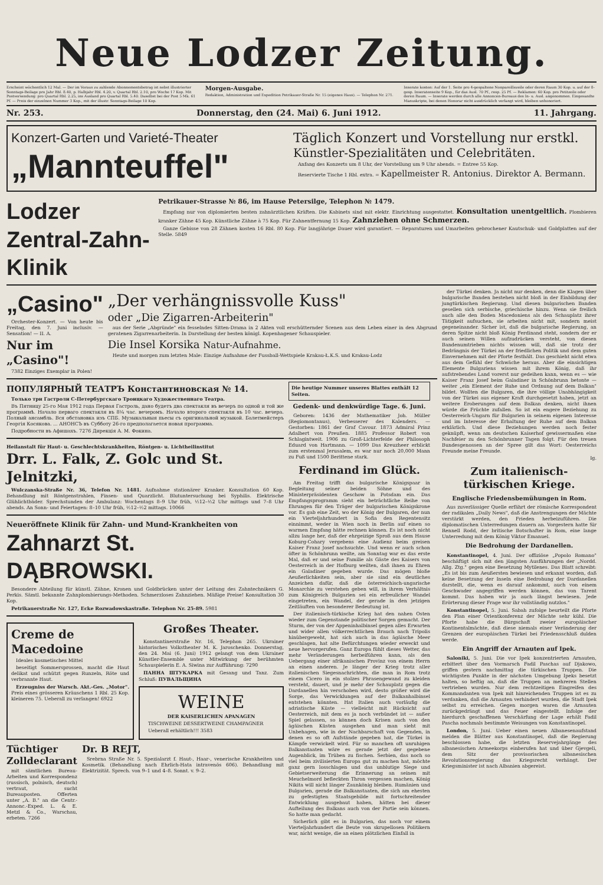Neue Lodzer Zeitung.
Erscheint wöchentlich 12 Mal. — Der im Voraus zu zahlende Abonnementsbetrag ist nebst illustrierter Sonntags-Beilage pro Jahr Rbl. 8.40, p. Halbjahr Rbl. 4.20, v. Quartal Rbl. 2.10, pro Woche 17 Kop. Mit Postversendung: pro Quartal Rbl. 2.25, ins Ausland pro Quartal Rbl. 5.40. Daselbst bei der Post 5 Mk. 61 Pf. — Preis der einzelnen Nummer 3 Kop., mit der illustr. Sonntags-Beilage 10 Kop.
Morgen-Ausgabe.
Redaktion, Administration und Expedition Petrikauer-Straße Nr. 15 (eigenes Haus). — Telephon Nr. 271.
Inserate kosten: Auf der 1. Seite pro 4-gespaltene Nonpareillezeile oder deren Raum 30 Kop. u. auf der 8-gesp. Inseratenseite 9 Kop., für das Ausl. 70 Pf., resp. 25 Pf. — Reklamen: 60 Kop. pro Petitzeile oder deren Raum. — Inserate werden durch alle Annoncen-Bureaus des In- u. Ausl. angenommen. Eingesandte Manuskripte, bei denen Honorar nicht ausdrücklich verlangt wird, bleiben unhonoriert.
Nr. 253. Donnerstag, den (24. Mai) 6. Juni 1912. 11. Jahrgang.
Konzert-Garten und Varieté-Theater
„Mannteuffel"
Täglich Konzert und Vorstellung nur erstkl.
Künstler-Spezialitäten und Celebritäten.
Anfang des Konzerts um 8 Uhr, der Vorstellung um 9 Uhr abends. = Entree 55 Kop.
Reservierte Tische 1 Rbl. extra. = Kapellmeister R. Antonius. Direktor A. Bermann.
Lodzer Zentral-Zahn-Klinik
Petrikauer-Strasse № 86, im Hause Petersilge, Telephon № 1479.
Empfang nur von diplomierten besten zahnärztlichen Kräften. Die Kabinets sind mit elektr. Einrichtung ausgestattet. Konsultation unentgeltlich. Plombieren kranker Zähne 45 Kop. Künstliche Zähne à 75 Kop. Für Zahnentfernung 15 Kop. Zahnziehen ohne Schmerzen.
Ganze Gebisse von 28 Zähnen kosten 16 Rbl. 80 Kop. Für langjährige Dauer wird garantiert. — Reparaturen und Umarbeiten gebrochener Kautschuk- und Goldplatten auf der Stelle. 5849
„Casino"
Orchester-Konzert. — Von heute bis Freitag, den 7. Juni inclusiv. — Sensation! — II. A.
Nur im „Casino"!
7382 Einziges Exemplar in Polen!
„Der verhängnissvolle Kuss"
oder „Die Zigarren-Arbeiterin"
aus der Serie „Abgründe" ein fesselndes Sitten-Drama in 2 Akten voll erschütternder Scenen aus dem Leben einer in den Abgrund geratenen Zigarrenarbeiterin. In Darstellung der besten königl. Kopenhagener Schauspieler.
Die Insel Korsika Natur-Aufnahme.
Heute und morgen zum letzten Male: Einzige Aufnahme der Fussball-Wettspiele Krakau-Ł.K.S. und Krakau-Lodz
ПОПУЛЯРНЫЙ ТЕАТРЪ Константиновская № 14.
Только три Гастроли С-Петербургскаго Троицкаго Художественнаго Театра.
Въ Пятницу 25-го Мая 1912 года Первая Гастроль, дано будетъ два спектакля въ вечеръ по одной и той же программѣ. Начало перваго спектакля въ 8¼ час. вечеромъ. Начало второго спектакля въ 10 час. вечера. Полный ансамбль. Вся обстановка изъ СПБ. Музыкальныя пьесы съ оригинальной музыкой. Балетмейстеръ Георгія Косякова. ... АНОНСЪ въ Субботу 26-го предполагается новая программа.
Подробности въ Афишахъ. 7276 Дирекція А. М. Фокина.
Heilanstalt für Haut- u. Geschlechtskrankheiten, Röntgen- u. Lichtheilinstitut
Drr. L. Falk, Z. Golc und St. Jelnitzki,
Wulczanska-Straße Nr. 36, Telefon Nr. 1481. Aufnahme stationärer Kranker. Konsultation 60 Kop. Behandlung mit Röntgenstrahlen, Finsen- und Quarzlicht. Blutuntersuchung bei Syphilis. Elektrische Glühlichtbäder. Sprechstunden der Ambulanz: Wochentags 8–9 Uhr früh, ½12–½2 Uhr mittags und 7–8 Uhr abends. An Sonn- und Feiertagen: 8–10 Uhr früh, ½12–½2 mittags. 10066
Neueröffnete Klinik für Zahn- und Mund-Krankheiten von
Zahnarzt St. DĄBROWSKI.
Besondere Abteilung für künstl. Zähne, Kronen und Goldbrücken unter der Leitung des Zahntechnikers G. Perkis. Sämtl. bekannte Zahnplombierungs-Methoden. Schmerzloses Zahnziehen. Mäßige Preise! Konsultation 30 Kop.
Petrikauerstraße Nr. 127, Ecke Rozwadowskastraße. Telephon Nr. 25-89. 5981
Creme de Macedoine
Ideales kosmetisches Mittel
beseitigt Sommersprossen, macht die Haut delikat und schützt gegen Runzeln, Röte und verbrannte Haut.
Erzeugniss der Warsch. Akt.-Ges. „Motor". Preis eines grösseren Kräuschens 1 Rbl. 25 Kop. kleineren 75. Ueberall zu verlangen! 6922
Großes Theater.
Konstantinerstraße Nr. 16, Telephon 265. Ukrainer historisches Volkstheater M. K. Jaroschenko. Donnerstag, den 24. Mai (6. Juni) 1912 gelangt von dem Ukrainer Künstler-Ensemble unter Mitwirkung der berühmten Schauspielerin E. A. Siwina zur Aufführung: 7290
ПАННА ШТУКАРКА mit Gesang und Tanz. Zum Schluß: ПУВАЛЬЩИНА
WEINE
DER KAISERLICHEN APANAGEN
TISCHWEINE DESSERTWEINE CHAMPAGNER
Ueberall erhältlich!!! 3583
Tüchtiger Zolldeclarant
mit sämtlichen Bureau-Arbeiten und Korrespondenz (russisch, polnisch, deutsch) vertraut, sucht Bureauposten. Offerten unter „A. B." an die Centr.-Annonc.-Exped. L. & E. Metzl & Co., Warschau, erbeten. 7266
Dr. B REJT,
Srebrna Straße Nr. 5. Spezialarzt f. Haut-, Haar-, venerische Krankheiten und Kosmetik. (Behandlung nach Ehrlich-Hata intravenös 606). Behandlung mit Elektrizität. Sprech. von 9–1 und 4–8. Sonnt. v. 9–2.
Die heutige Nummer unseres Blattes enthält 12 Seiten.
Gedenk- und denkwürdige Tage. 6. Juni.
Geboren: 1436 der Mathematiker Joh. Müller (Regiomontanus), Verbesserer des Kalenders. — Gestorben: 1861 der Graf Cavour. 1873 Admiral Prinz Adalbert von Preußen. 1885 Professor Robert von Schlagintweit. 1906 zu Groß-Lichterfelde der Philosoph Eduard von Hartmann. — 1099 Das Kreuzheer erblickt zum erstenmal Jerusalem, es war nur noch 20,000 Mann zu Fuß und 1500 Berittene stark.
Ferdinand im Glück.
Am Freitag trifft das bulgarische Königspaar in Begleitung seiner beiden Söhne und des Ministerpräsidenten Geschow in Potsdam ein. Das Empfangsprogramm sieht ein beträchtliche Reihe von Ehrungen für den Träger der bulgarischen Königskrone vor. Es gab eine Zeit, wo der König der Bulgaren, der nun ein Vierteljahrhundert in Sofia den Regentensitz einnimmt, weder in Wien noch in Berlin auf einen so warmen Empfang hätte rechnen können. Es ist noch nicht allzu lange her, daß der ehrgeizige Sproß aus dem Hause Koburg-Cohary vergebens eine Audienz beim greisen Kaiser Franz Josef nachsuchte. Und wenn er auch schon öfter in Schönbrunn weilte, am Sonntag war es das erste Mal, daß er und seine Familie als Gäste des Kaisers von Oesterreich in der Hofburg weilten, daß ihnen zu Ehren ein Galadiner gegeben wurde. Das mögen bloße Aeußerlichkeiten sein, aber sie sind ein deutliches Anzeichen dafür, daß die österreichisch-ungarische Monarchie zu verstehen geben will, in ihrem Verhältnis zum Königreich Bulgarien sei ein erfreulicher Wandel eingetreten, ein Wandel, der gerade in den jetzigen Zeitläuften von besonderer Bedeutung ist.
Der italienisch-türkische Krieg hat den nahen Osten wieder zum Gegenstande politischer Sorgen gemacht. Der Sturm, der von der Appeninhalbinsel gegen alles Erwarten und wider allen völkerrechtlichen Brauch nach Tripolis hinübergeweht, hat sich auch in das ägäische Meer geschlagen, hat alte Befürchtungen wieder erweckt und neue hervorgerufen. Ganz Europa fühlt dieses Wetter, das mehr Veränderungen herbeiführen kann, als den Uebergang einer afrikanischen Provinz von einem Herrn an einen anderen. Je länger der Krieg trotz aller italienischen Siegesnachrichten, die man in Rom trotz einem Cicero in ein stolzes Phrasengewand zu kleiden versteht, dauert, und je mehr der Schauplatz gegen die Dardanellen hin verschoben wird, desto größer wird die Sorge, das Verwicklungen auf der Balkanhalbinsel entstehen könnten. Hat Italien auch vorläufig die adriatische Küste — vielleicht mit Rücksicht auf Oesterreich, mit dem es ja noch verbündet ist — außer Spiel gelassen, so können doch Krisen auch von den ägäischen Küsten ausgehen und man sieht mit Unbehagen, wie in der Nachbarschaft von Gegenden, in denen es so oft Aufstände gegeben hat, die Türkei in Kämpfe verwickelt wird. Für so manchen oft unruhigen Balkanstaaten wäre es gerade jetzt der gegebene Augenblick, im Trüben zu fischen. Serbien, das noch so viel beim zivilisierten Europa gut zu machen hat, möchte ganz gern losschlagen und das unblutige Siege und Gebietserweiterung die Erinnerung an seinen mit Meuchelmord befleckten Thron vergessen machen, König Nikita will nicht länger Zaunkönig bleiben. Rumänien und Bulgarien, gerade die Balkanstaaten, die sich am ehesten zu gefestigten Staatsgebilde mit fortschreitender Entwicklung ausgebaut haben, hätten bei dieser Aufteilung des Balkans auch von der Partie sein können. So hatte man gedacht.
Sicherlich gibt es in Bulgarien, das noch vor einem Vierteljahrhundert die Beute von skrupellosen Politikern war, nicht wenige, die an einen plötzlichen Einfall in
der Türkei denken. Ja nicht nur denken, denn die Klagen über bulgarische Banden bestehen nicht bloß in der Einbildung der jungtürkischen Regierung. Und diesen bulgarischen Banden gesellen sich serbische, griechische hinzu. Wenn sie freilich auch alle den Boden Macedoniens als den Schauplatz ihrer Tätigkeit aufsuchen, sie arbeiten nicht mit, sondern meist gegeneinander. Sicher ist, daß die bulgarische Regierung, an deren Spitze nicht bloß König Ferdinand steht, sondern der er auch seinen Willen aufzudrücken versteht, von diesen Bandenumtrieben nichts wissen will, daß sie trotz der Bedrängnis der Türkei an der friedlichen Politik und dem guten Einvernehmen mit der Pforte festhält. Das geschieht nicht etwa aus dem Gefühl der Schwäche heraus. Aber die einsichtigen Elemente Bulgariens wissen mit ihrem König, daß ihr aufstrebendes Land vorerst nur gedeihen kann, wenn es — wie Kaiser Franz Josef beim Galadiner in Schönbrunn betonte — weiter „ein Element der Ruhe und Ordnung auf dem Balkan" bildet. Wollten die Bulgaren, die ihre völlige Unabhängigkeit von der Türkei aus eigener Kraft durchgesetzt haben, jetzt an weitere Eroberungen auf dem Balkan denken, nicht ihnen würde die Früchte zufallen. So ist ein engere Beziehung zu Oesterreich-Ungarn für Bulgarien in seinem eigenen Interesse und im Interesse der Erhaltung der Ruhe auf dem Balkan erklärlich. Und diese Beziehungen werden noch fester geknüpft, wenn am deutschen Kaiserhof gewissermaßen eine Nachfeier zu den Schönbrunner Tagen folgt. Für den treuen Bundesgenossen an der Spree gilt das Wort: Oesterreichs Freunde meine Freunde.
Ig.
Zum italienisch-türkischen Kriege.
Englische Friedensbemühungen in Rom.
Aus zuverlässiger Quelle erfährt der römische Korrespondent der radikalen „Daily News", daß die Anstrengungen der Mächte verstärkt werden, den Frieden herbeizuführen. Die diplomatischen Unterredungen dauern an. Vorgestern hatte Sir Rennell Rodd, der britische Botschafter in Rom, eine lange Unterredung mit dem König Viktor Emanuel.
Die Bedrohung der Dardanellen.
Konstantinopel, 4. Juni. Der offiziöse „Popolo Romano" beschäftigt sich mit den jüngsten Ausführungen der „Nordd. Allg. Ztg." gegen eine Besetzung Mytilenes. Das Blatt schreibt: „Es ist bis zum Aeußersten bewiesen und erkannt worden, daß keine Besetzung der Inseln eine Bedrohung der Dardanellen darstellt, die, wenn es darauf ankommt, auch von einem Geschwader angegriffen werden können, das von Tarent kommt. Das haben wir ja auch längst bewiesen. Jede Erörterung dieser Frage war ihr vollständig nutzlos."
Konstantinopel, 5. Juni. Sabah zufolge beurteilt die Pforte den Plan einer Orientkonferenz der Mächte sehr kühl. Die Pforte habe die Bürgschaft zweier europäischer Kontinentalmächte, daß diese niemals einer Veränderung der Grenzen der europäischen Türkei bei Friedensschluß dulden werde.
Ein Angriff der Arnauten auf Ipek.
Saloniki, 5. Juni. Die vor Ipek konzentrierten Arnauten, erbittert über den Vormarsch Fadil Paschas auf Djakowo, griffen gestern nachmittag die türkischen Truppen. Die wichtigsten Punkte in der nächsten Umgebung Ipeks besetzt halten, so heftig an, daß die Truppen an mehreren Stellen vertrieben wurden. Nur dem rechtzeitigen Eingreifen des Kommandanten von Ipek mit hinreichenden Truppen ist es zu verdanken, daß die Arnauten verhindert wurden, die Stadt Ipek selbst zu erreichen. Gegen morgen waren die Arnauten zurückgedrängt und das Feuer eingestellt. Infolge der hierdurch geschaffenen Verschärfung der Lage erhält Fadil Pascha nochmals bestimmte Weisungen von Konstantinopel.
London, 5. Juni. Ueber einen neuen Albanesenaufstand melden die Blätter aus Konstantinopel, daß die Regierung beschlossen habe, die letzten Reservejahrgänge des albanesischen Armeekorps einberufen hat und über Gjevgeli, dem Sitz der provisorischen albanesischen Revolutionsregierung das Kriegsrecht verhängt. Der Kriegsminister ist nach Albanien abgereist.